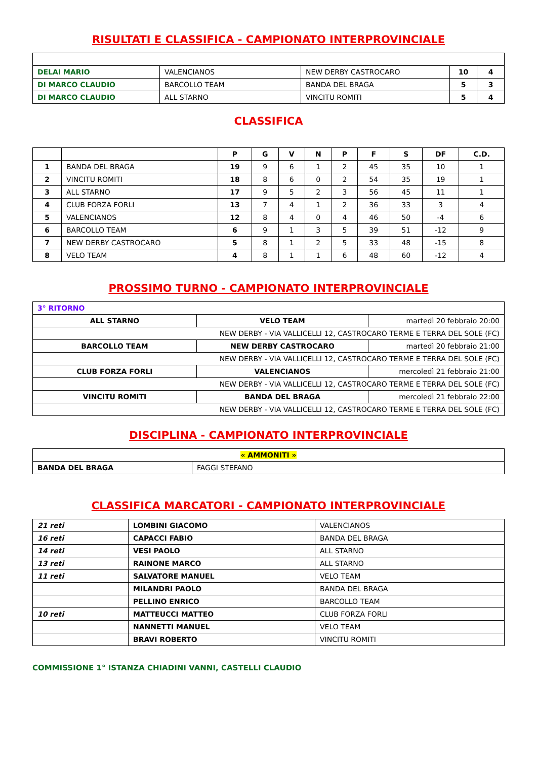RISULTATI E CLASSIFICA - CAMPIONATO INTERPROVINCIALE
| DELAI MARIO | VALENCIANOS | NEW DERBY CASTROCARO | 10 | 4 |
| DI MARCO CLAUDIO | BARCOLLO TEAM | BANDA DEL BRAGA | 5 | 3 |
| DI MARCO CLAUDIO | ALL STARNO | VINCITU ROMITI | 5 | 4 |
CLASSIFICA
| | | P | G | V | N | P | F | S | DF | C.D. |
| --- | --- | --- | --- | --- | --- | --- | --- | --- | --- | --- |
| 1 | BANDA DEL BRAGA | 19 | 9 | 6 | 1 | 2 | 45 | 35 | 10 | 1 |
| 2 | VINCITU ROMITI | 18 | 8 | 6 | 0 | 2 | 54 | 35 | 19 | 1 |
| 3 | ALL STARNO | 17 | 9 | 5 | 2 | 3 | 56 | 45 | 11 | 1 |
| 4 | CLUB FORZA FORLI | 13 | 7 | 4 | 1 | 2 | 36 | 33 | 3 | 4 |
| 5 | VALENCIANOS | 12 | 8 | 4 | 0 | 4 | 46 | 50 | -4 | 6 |
| 6 | BARCOLLO TEAM | 6 | 9 | 1 | 3 | 5 | 39 | 51 | -12 | 9 |
| 7 | NEW DERBY CASTROCARO | 5 | 8 | 1 | 2 | 5 | 33 | 48 | -15 | 8 |
| 8 | VELO TEAM | 4 | 8 | 1 | 1 | 6 | 48 | 60 | -12 | 4 |
PROSSIMO TURNO - CAMPIONATO INTERPROVINCIALE
| 3° RITORNO | | |
| ALL STARNO | VELO TEAM | martedì 20 febbraio 20:00 |
| NEW DERBY - VIA VALLICELLI 12, CASTROCARO TERME E TERRA DEL SOLE (FC) | | |
| BARCOLLO TEAM | NEW DERBY CASTROCARO | martedì 20 febbraio 21:00 |
| NEW DERBY - VIA VALLICELLI 12, CASTROCARO TERME E TERRA DEL SOLE (FC) | | |
| CLUB FORZA FORLI | VALENCIANOS | mercoledì 21 febbraio 21:00 |
| NEW DERBY - VIA VALLICELLI 12, CASTROCARO TERME E TERRA DEL SOLE (FC) | | |
| VINCITU ROMITI | BANDA DEL BRAGA | mercoledì 21 febbraio 22:00 |
| NEW DERBY - VIA VALLICELLI 12, CASTROCARO TERME E TERRA DEL SOLE (FC) | | |
DISCIPLINA - CAMPIONATO INTERPROVINCIALE
| « AMMONITI » | |
| BANDA DEL BRAGA | FAGGI STEFANO |
CLASSIFICA MARCATORI - CAMPIONATO INTERPROVINCIALE
| 21 reti | LOMBINI GIACOMO | VALENCIANOS |
| 16 reti | CAPACCI FABIO | BANDA DEL BRAGA |
| 14 reti | VESI PAOLO | ALL STARNO |
| 13 reti | RAINONE MARCO | ALL STARNO |
| 11 reti | SALVATORE MANUEL | VELO TEAM |
| | MILANDRI PAOLO | BANDA DEL BRAGA |
| | PELLINO ENRICO | BARCOLLO TEAM |
| 10 reti | MATTEUCCI MATTEO | CLUB FORZA FORLI |
| | NANNETTI MANUEL | VELO TEAM |
| | BRAVI ROBERTO | VINCITU ROMITI |
COMMISSIONE 1° ISTANZA CHIADINI VANNI, CASTELLI CLAUDIO